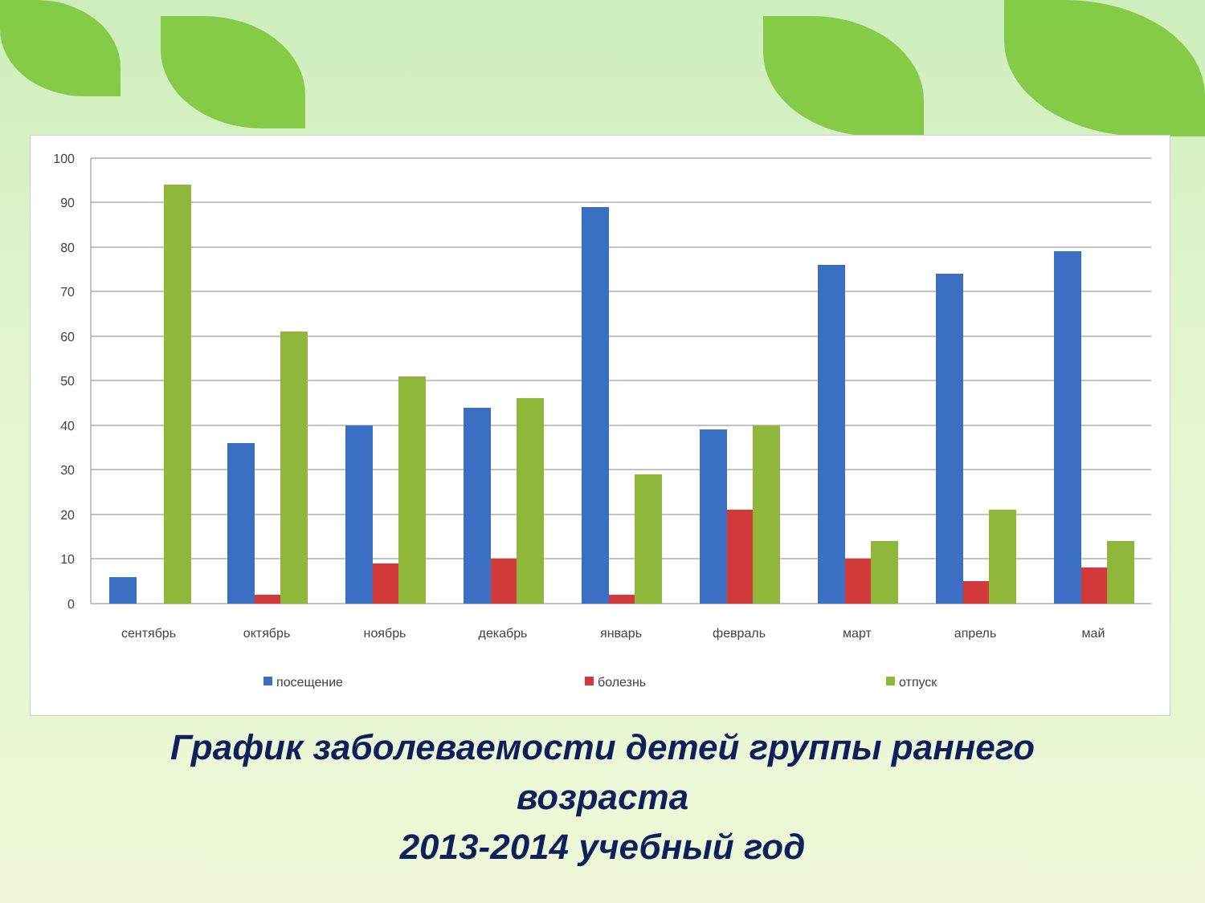100
90
80
70
60
50
40
30
20
10
0
сентябрь
октябрь
ноябрь
декабрь
январь
февраль
март
апрель
май
посещение
болезнь
отпуск
График заболеваемости детей группы раннего
возраста
2013-2014 учебный год